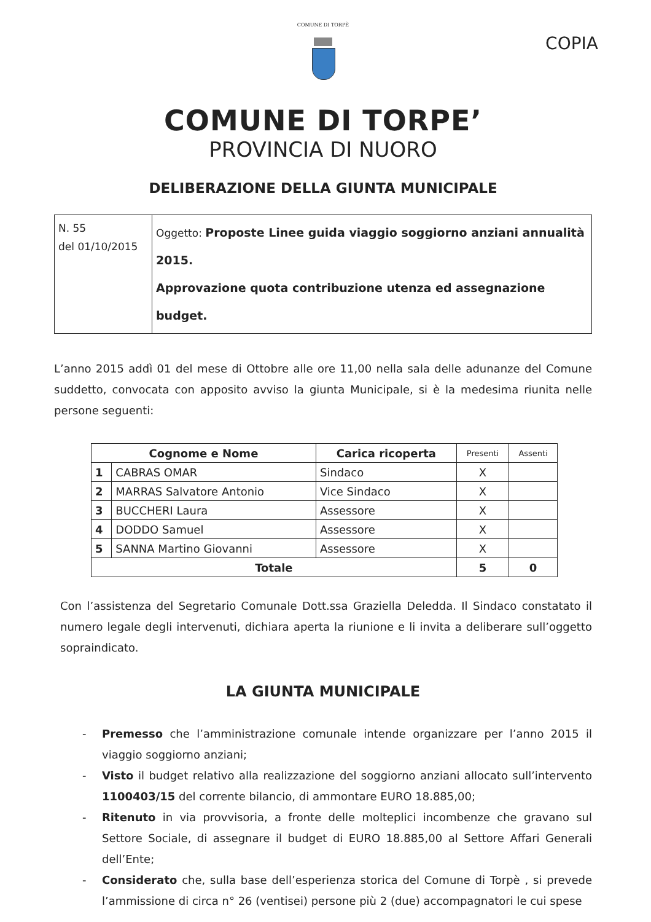COMUNE DI TORPÈ
COPIA
COMUNE DI TORPE’
PROVINCIA DI NUORO
DELIBERAZIONE DELLA GIUNTA MUNICIPALE
| N. 55 del 01/10/2015 | Oggetto: Proposte Linee guida viaggio soggiorno anziani annualità 2015. Approvazione quota contribuzione utenza ed assegnazione budget. |
L’anno 2015 addì 01 del mese di Ottobre alle ore 11,00 nella sala delle adunanze del Comune suddetto, convocata con apposito avviso la giunta Municipale, si è la medesima riunita nelle persone seguenti:
| Cognome e Nome | | Carica ricoperta | Presenti | Assenti |
| --- | --- | --- | --- | --- |
| 1 | CABRAS OMAR | Sindaco | X | |
| 2 | MARRAS Salvatore Antonio | Vice Sindaco | X | |
| 3 | BUCCHERI Laura | Assessore | X | |
| 4 | DODDO Samuel | Assessore | X | |
| 5 | SANNA Martino Giovanni | Assessore | X | |
| Totale | | | 5 | 0 |
Con l’assistenza del Segretario Comunale Dott.ssa Graziella Deledda. Il Sindaco constatato il numero legale degli intervenuti, dichiara aperta la riunione e li invita a deliberare sull’oggetto sopraindicato.
LA GIUNTA MUNICIPALE
- Premesso che l’amministrazione comunale intende organizzare per l’anno 2015 il viaggio soggiorno anziani;
- Visto il budget relativo alla realizzazione del soggiorno anziani allocato sull’intervento 1100403/15 del corrente bilancio, di ammontare EURO 18.885,00;
- Ritenuto in via provvisoria, a fronte delle molteplici incombenze che gravano sul Settore Sociale, di assegnare il budget di EURO 18.885,00 al Settore Affari Generali dell’Ente;
- Considerato che, sulla base dell’esperienza storica del Comune di Torpè , si prevede l’ammissione di circa n° 26 (ventisei) persone più 2 (due) accompagnatori le cui spese